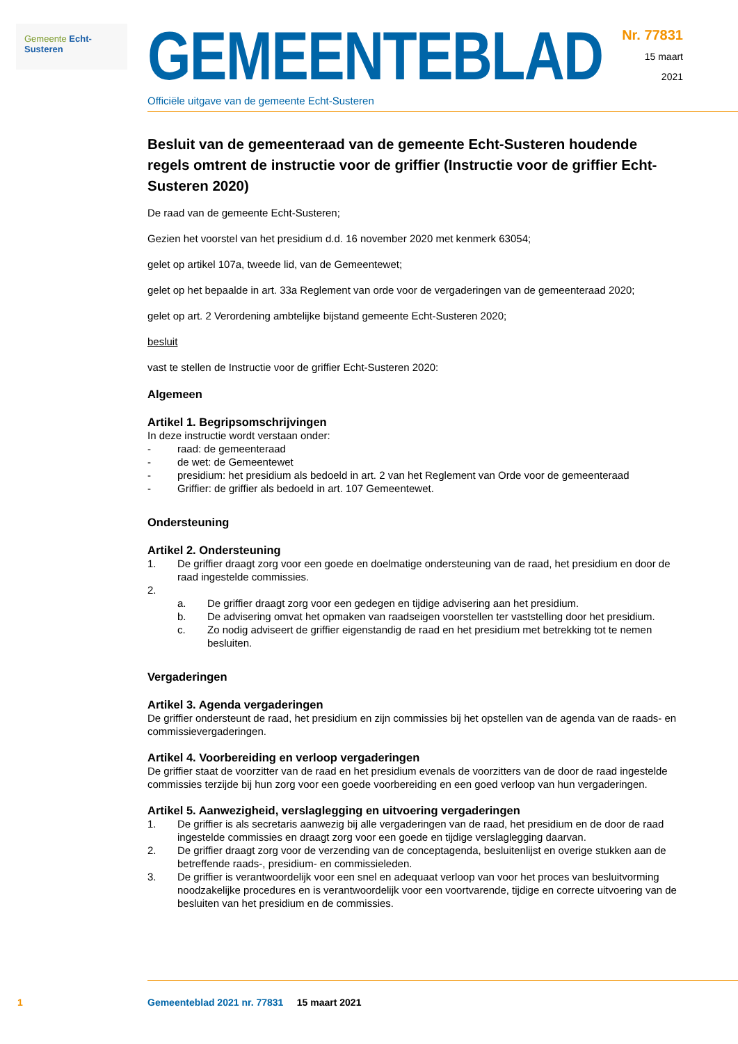Gemeente Echt-Susteren
GEMEENTEBLAD
Officiële uitgave van de gemeente Echt-Susteren
Nr. 77831
15 maart
2021
Besluit van de gemeenteraad van de gemeente Echt-Susteren houdende regels omtrent de instructie voor de griffier (Instructie voor de griffier Echt-Susteren 2020)
De raad van de gemeente Echt-Susteren;
Gezien het voorstel van het presidium d.d. 16 november 2020 met kenmerk 63054;
gelet op artikel 107a, tweede lid, van de Gemeentewet;
gelet op het bepaalde in art. 33a Reglement van orde voor de vergaderingen van de gemeenteraad 2020;
gelet op art. 2 Verordening ambtelijke bijstand gemeente Echt-Susteren 2020;
besluit
vast te stellen de Instructie voor de griffier Echt-Susteren 2020:
Algemeen
Artikel 1. Begripsomschrijvingen
In deze instructie wordt verstaan onder:
- raad: de gemeenteraad
- de wet: de Gemeentewet
- presidium: het presidium als bedoeld in art. 2 van het Reglement van Orde voor de gemeenteraad
- Griffier: de griffier als bedoeld in art. 107 Gemeentewet.
Ondersteuning
Artikel 2. Ondersteuning
1. De griffier draagt zorg voor een goede en doelmatige ondersteuning van de raad, het presidium en door de raad ingestelde commissies.
2.
a. De griffier draagt zorg voor een gedegen en tijdige advisering aan het presidium.
b. De advisering omvat het opmaken van raadseigen voorstellen ter vaststelling door het presidium.
c. Zo nodig adviseert de griffier eigenstandig de raad en het presidium met betrekking tot te nemen besluiten.
Vergaderingen
Artikel 3. Agenda vergaderingen
De griffier ondersteunt de raad, het presidium en zijn commissies bij het opstellen van de agenda van de raads- en commissievergaderingen.
Artikel 4. Voorbereiding en verloop vergaderingen
De griffier staat de voorzitter van de raad en het presidium evenals de voorzitters van de door de raad ingestelde commissies terzijde bij hun zorg voor een goede voorbereiding en een goed verloop van hun vergaderingen.
Artikel 5. Aanwezigheid, verslaglegging en uitvoering vergaderingen
1. De griffier is als secretaris aanwezig bij alle vergaderingen van de raad, het presidium en de door de raad ingestelde commissies en draagt zorg voor een goede en tijdige verslaglegging daarvan.
2. De griffier draagt zorg voor de verzending van de conceptagenda, besluitenlijst en overige stukken aan de betreffende raads-, presidium- en commissieleden.
3. De griffier is verantwoordelijk voor een snel en adequaat verloop van voor het proces van besluitvorming noodzakelijke procedures en is verantwoordelijk voor een voortvarende, tijdige en correcte uitvoering van de besluiten van het presidium en de commissies.
1 Gemeenteblad 2021 nr. 77831 15 maart 2021